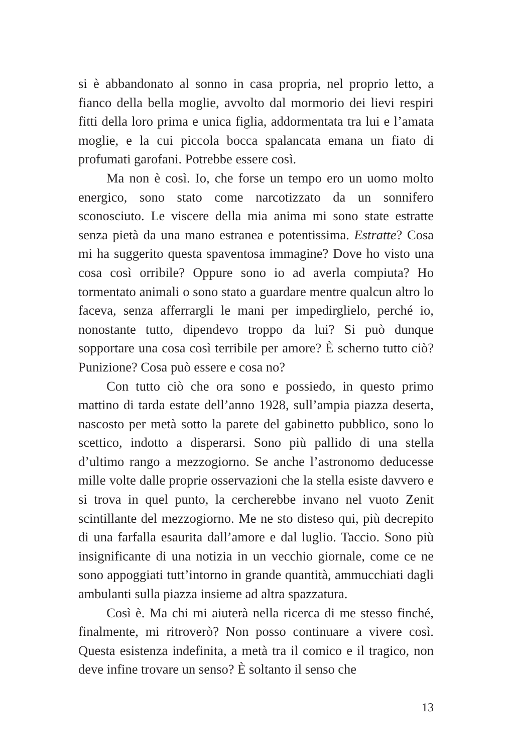si è abbandonato al sonno in casa propria, nel proprio letto, a fianco della bella moglie, avvolto dal mormorio dei lievi respiri fitti della loro prima e unica figlia, addormentata tra lui e l’amata moglie, e la cui piccola bocca spalancata emana un fiato di profumati garofani. Potrebbe essere così.
Ma non è così. Io, che forse un tempo ero un uomo molto energico, sono stato come narcotizzato da un sonnifero sconosciuto. Le viscere della mia anima mi sono state estratte senza pietà da una mano estranea e potentissima. Estratte? Cosa mi ha suggerito questa spaventosa immagine? Dove ho visto una cosa così orribile? Oppure sono io ad averla compiuta? Ho tormentato animali o sono stato a guardare mentre qualcun altro lo faceva, senza afferrargli le mani per impedirglielo, perché io, nonostante tutto, dipendevo troppo da lui? Si può dunque sopportare una cosa così terribile per amore? È scherno tutto ciò? Punizione? Cosa può essere e cosa no?
Con tutto ciò che ora sono e possiedo, in questo primo mattino di tarda estate dell’anno 1928, sull’ampia piazza deserta, nascosto per metà sotto la parete del gabinetto pubblico, sono lo scettico, indotto a disperarsi. Sono più pallido di una stella d’ultimo rango a mezzogiorno. Se anche l’astronomo deducesse mille volte dalle proprie osservazioni che la stella esiste davvero e si trova in quel punto, la cercherebbe invano nel vuoto Zenit scintillante del mezzogiorno. Me ne sto disteso qui, più decrepito di una farfalla esaurita dall’amore e dal luglio. Taccio. Sono più insignificante di una notizia in un vecchio giornale, come ce ne sono appoggiati tutt’intorno in grande quantità, ammucchiati dagli ambulanti sulla piazza insieme ad altra spazzatura.
Così è. Ma chi mi aiuterà nella ricerca di me stesso finché, finalmente, mi ritroverò? Non posso continuare a vivere così. Questa esistenza indefinita, a metà tra il comico e il tragico, non deve infine trovare un senso? È soltanto il senso che
13